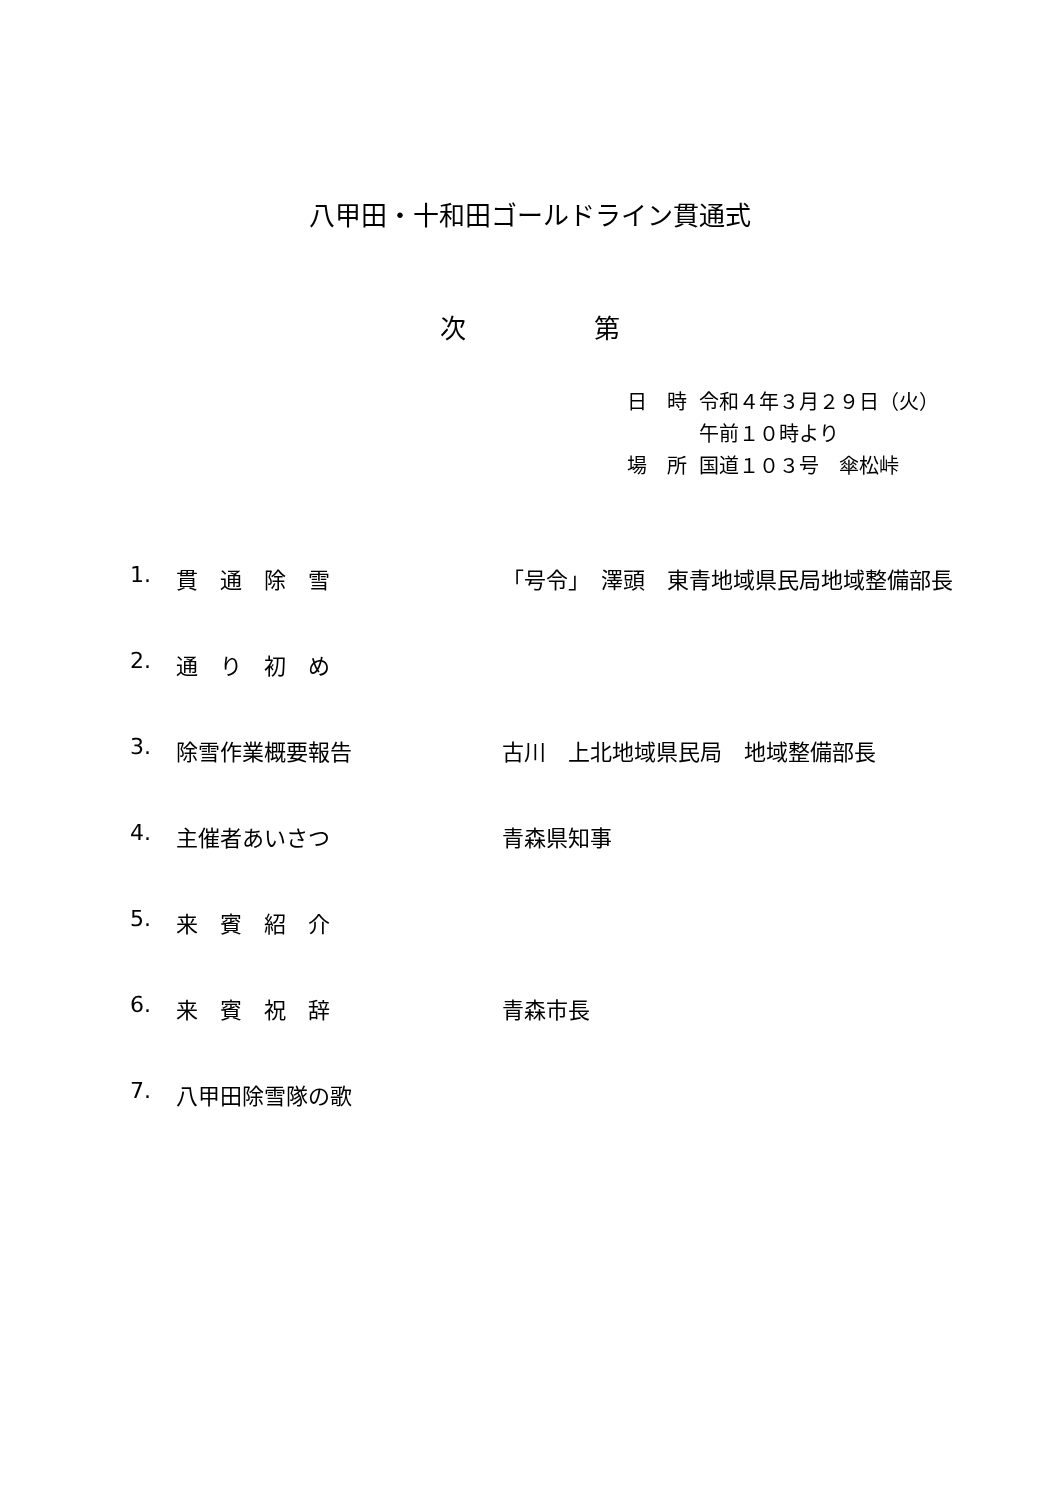八甲田・十和田ゴールドライン貫通式
次 第
| 日 時 | 令和４年３月２９日（火） |
| | 午前１０時より |
| 場 所 | 国道１０３号 傘松峠 |
| 1. | 貫 通 除 雪 | 「号令」 澤頭 東青地域県民局地域整備部長 |
| 2. | 通 り 初 め | |
| 3. | 除雪作業概要報告 | 古川 上北地域県民局 地域整備部長 |
| 4. | 主催者あいさつ | 青森県知事 |
| 5. | 来 賓 紹 介 | |
| 6. | 来 賓 祝 辞 | 青森市長 |
| 7. | 八甲田除雪隊の歌 | |